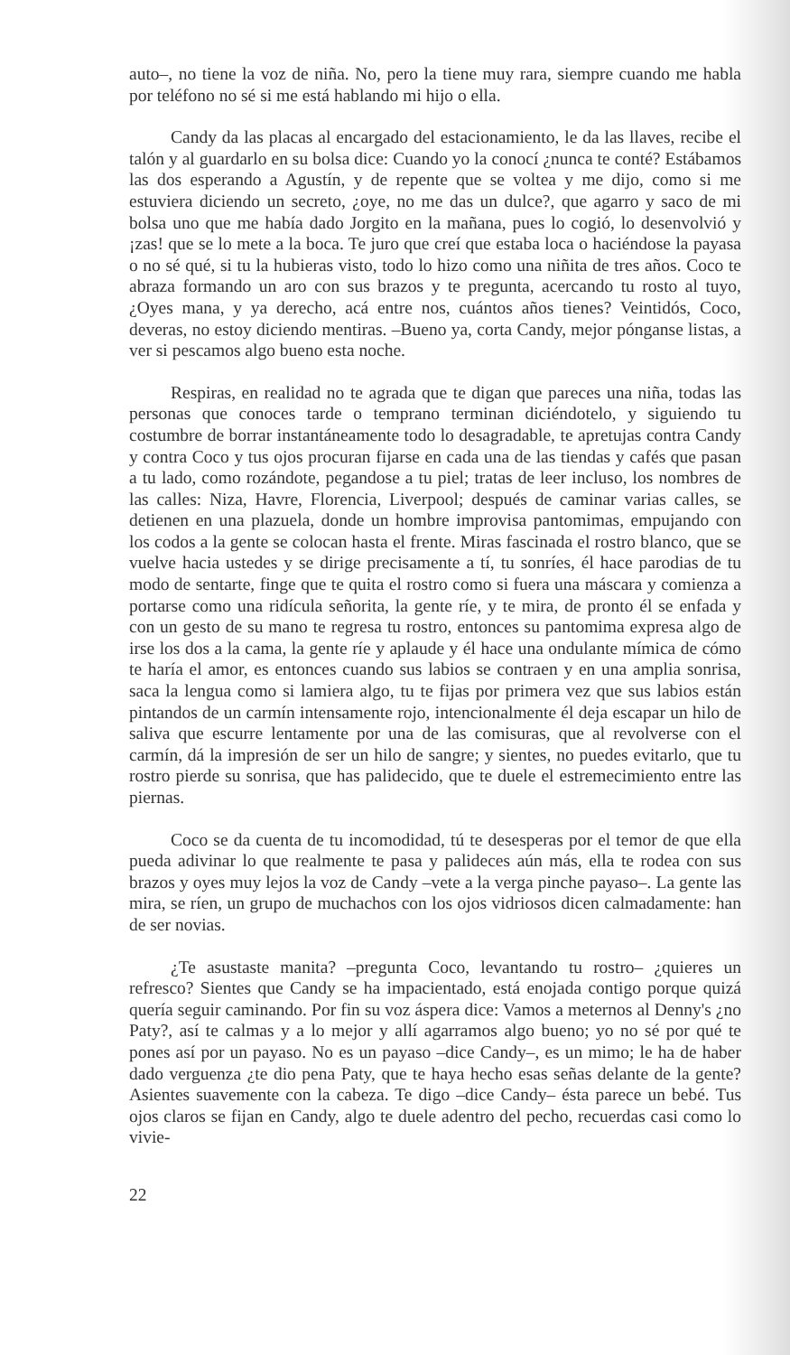auto–, no tiene la voz de niña. No, pero la tiene muy rara, siempre cuando me habla por teléfono no sé si me está hablando mi hijo o ella.
Candy da las placas al encargado del estacionamiento, le da las llaves, recibe el talón y al guardarlo en su bolsa dice: Cuando yo la conocí ¿nunca te conté? Estábamos las dos esperando a Agustín, y de repente que se voltea y me dijo, como si me estuviera diciendo un secreto, ¿oye, no me das un dulce?, que agarro y saco de mi bolsa uno que me había dado Jorgito en la mañana, pues lo cogió, lo desenvolvió y ¡zas! que se lo mete a la boca. Te juro que creí que estaba loca o haciéndose la payasa o no sé qué, si tu la hubieras visto, todo lo hizo como una niñita de tres años. Coco te abraza formando un aro con sus brazos y te pregunta, acercando tu rosto al tuyo, ¿Oyes mana, y ya derecho, acá entre nos, cuántos años tienes? Veintidós, Coco, deveras, no estoy diciendo mentiras. –Bueno ya, corta Candy, mejor pónganse listas, a ver si pescamos algo bueno esta noche.
Respiras, en realidad no te agrada que te digan que pareces una niña, todas las personas que conoces tarde o temprano terminan diciéndotelo, y siguiendo tu costumbre de borrar instantáneamente todo lo desagradable, te apretujas contra Candy y contra Coco y tus ojos procuran fijarse en cada una de las tiendas y cafés que pasan a tu lado, como rozándote, pegandose a tu piel; tratas de leer incluso, los nombres de las calles: Niza, Havre, Florencia, Liverpool; después de caminar varias calles, se detienen en una plazuela, donde un hombre improvisa pantomimas, empujando con los codos a la gente se colocan hasta el frente. Miras fascinada el rostro blanco, que se vuelve hacia ustedes y se dirige precisamente a tí, tu sonríes, él hace parodias de tu modo de sentarte, finge que te quita el rostro como si fuera una máscara y comienza a portarse como una ridícula señorita, la gente ríe, y te mira, de pronto él se enfada y con un gesto de su mano te regresa tu rostro, entonces su pantomima expresa algo de irse los dos a la cama, la gente ríe y aplaude y él hace una ondulante mímica de cómo te haría el amor, es entonces cuando sus labios se contraen y en una amplia sonrisa, saca la lengua como si lamiera algo, tu te fijas por primera vez que sus labios están pintandos de un carmín intensamente rojo, intencionalmente él deja escapar un hilo de saliva que escurre lentamente por una de las comisuras, que al revolverse con el carmín, dá la impresión de ser un hilo de sangre; y sientes, no puedes evitarlo, que tu rostro pierde su sonrisa, que has palidecido, que te duele el estremecimiento entre las piernas.
Coco se da cuenta de tu incomodidad, tú te desesperas por el temor de que ella pueda adivinar lo que realmente te pasa y palideces aún más, ella te rodea con sus brazos y oyes muy lejos la voz de Candy –vete a la verga pinche payaso–. La gente las mira, se ríen, un grupo de muchachos con los ojos vidriosos dicen calmadamente: han de ser novias.
¿Te asustaste manita? –pregunta Coco, levantando tu rostro– ¿quieres un refresco? Sientes que Candy se ha impacientado, está enojada contigo porque quizá quería seguir caminando. Por fin su voz áspera dice: Vamos a meternos al Denny's ¿no Paty?, así te calmas y a lo mejor y allí agarramos algo bueno; yo no sé por qué te pones así por un payaso. No es un payaso –dice Candy–, es un mimo; le ha de haber dado verguenza ¿te dio pena Paty, que te haya hecho esas señas delante de la gente? Asientes suavemente con la cabeza. Te digo –dice Candy– ésta parece un bebé. Tus ojos claros se fijan en Candy, algo te duele adentro del pecho, recuerdas casi como lo vivie-
22